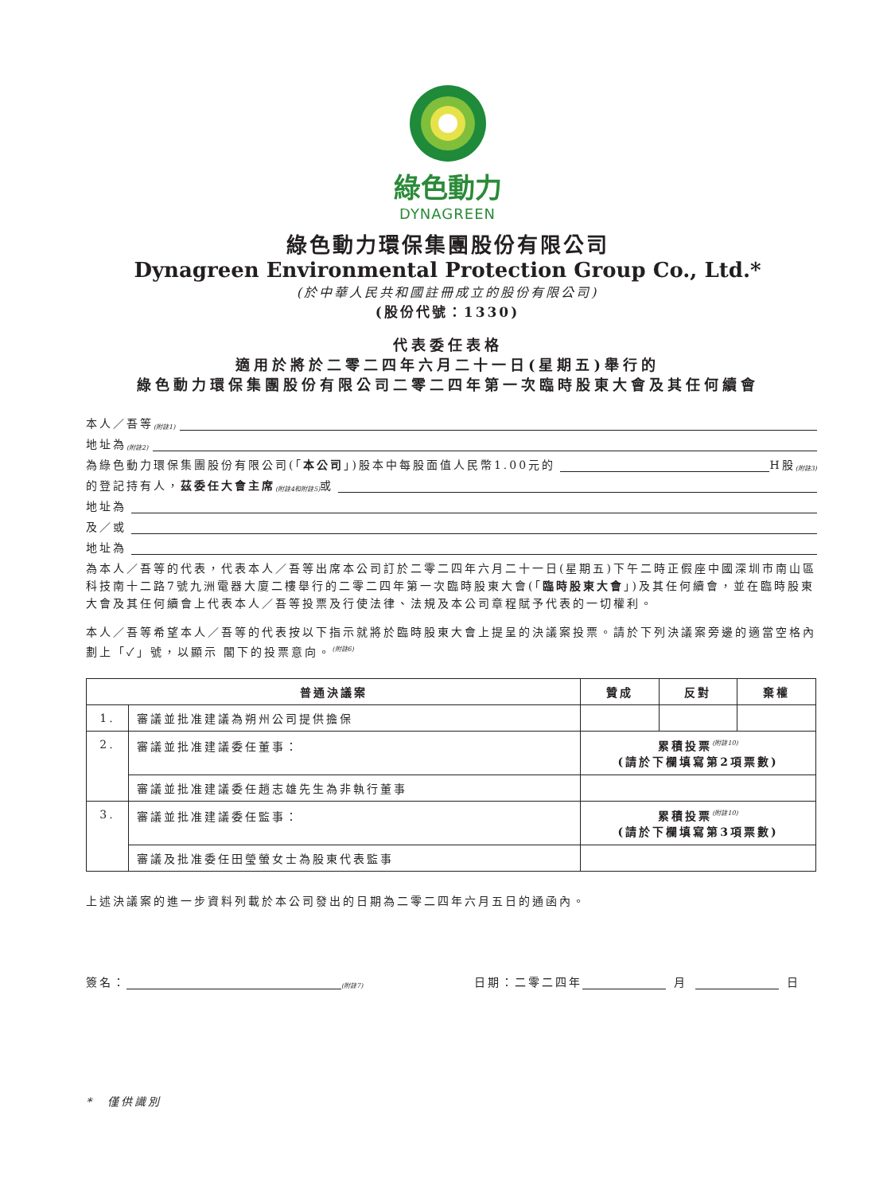綠色動力
DYNAGREEN
綠色動力環保集團股份有限公司
Dynagreen Environmental Protection Group Co., Ltd.*
(於中華人民共和國註冊成立的股份有限公司)
(股份代號：1330)
代表委任表格
適用於將於二零二四年六月二十一日(星期五)舉行的
綠色動力環保集團股份有限公司二零二四年第一次臨時股東大會及其任何續會
本人／吾等<sup>(附註1)</sup>
地址為<sup>(附註2)</sup>
為綠色動力環保集團股份有限公司(「 本公司 」)股本中每股面值人民幣1.00元的 H股<sup>(附註3)</sup>
的登記持有人， 茲委任大會主席<sup>(附註4和附註5)</sup>或
地址為
及／或
地址為
為本人／吾等的代表，代表本人／吾等出席本公司訂於二零二四年六月二十一日(星期五)下午二時正假座中國深圳市南山區科技南十二路7號九洲電器大廈二樓舉行的二零二四年第一次臨時股東大會(「臨時股東大會」)及其任何續會，並在臨時股東大會及其任何續會上代表本人／吾等投票及行使法律、法規及本公司章程賦予代表的一切權利。
本人／吾等希望本人／吾等的代表按以下指示就將於臨時股東大會上提呈的決議案投票。請於下列決議案旁邊的適當空格內劃上「✓」號，以顯示 閣下的投票意向。<sup>(附註6)</sup>
| 普通決議案 | | 贊成 | 反對 | 棄權 |
| --- | --- | --- | --- | --- |
| 1. | 審議並批准建議為朔州公司提供擔保 | | | |
| 2. | 審議並批准建議委任董事： | 累積投票<sup>(附註10)</sup> (請於下欄填寫第2項票數) | | |
| | 審議並批准建議委任趙志雄先生為非執行董事 | | | |
| 3. | 審議並批准建議委任監事： | 累積投票<sup>(附註10)</sup> (請於下欄填寫第3項票數) | | |
| | 審議及批准委任田瑩螢女士為股東代表監事 | | | |
上述決議案的進一步資料列載於本公司發出的日期為二零二四年六月五日的通函內。
簽名：<sup>(附註7)</sup> 日期：二零二四年 月 日
*　僅供識別